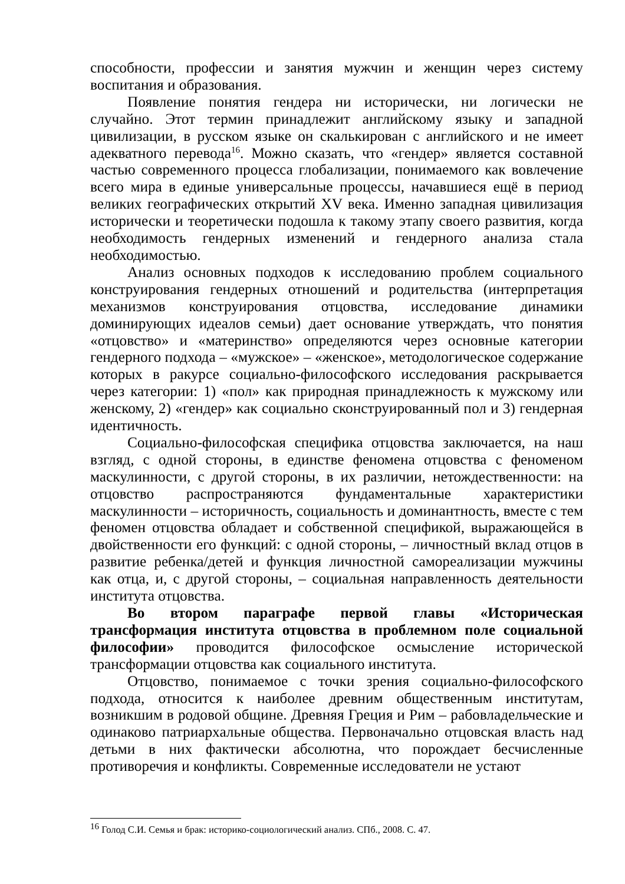способности, профессии и занятия мужчин и женщин через систему воспитания и образования.
Появление понятия гендера ни исторически, ни логически не случайно. Этот термин принадлежит английскому языку и западной цивилизации, в русском языке он скалькирован с английского и не имеет адекватного перевода<sup>16</sup>. Можно сказать, что «гендер» является составной частью современного процесса глобализации, понимаемого как вовлечение всего мира в единые универсальные процессы, начавшиеся ещё в период великих географических открытий XV века. Именно западная цивилизация исторически и теоретически подошла к такому этапу своего развития, когда необходимость гендерных изменений и гендерного анализа стала необходимостью.
Анализ основных подходов к исследованию проблем социального конструирования гендерных отношений и родительства (интерпретация механизмов конструирования отцовства, исследование динамики доминирующих идеалов семьи) дает основание утверждать, что понятия «отцовство» и «материнство» определяются через основные категории гендерного подхода – «мужское» – «женское», методологическое содержание которых в ракурсе социально-философского исследования раскрывается через категории: 1) «пол» как природная принадлежность к мужскому или женскому, 2) «гендер» как социально сконструированный пол и 3) гендерная идентичность.
Социально-философская специфика отцовства заключается, на наш взгляд, с одной стороны, в единстве феномена отцовства с феноменом маскулинности, с другой стороны, в их различии, нетождественности: на отцовство распространяются фундаментальные характеристики маскулинности – историчность, социальность и доминантность, вместе с тем феномен отцовства обладает и собственной спецификой, выражающейся в двойственности его функций: с одной стороны, – личностный вклад отцов в развитие ребенка/детей и функция личностной самореализации мужчины как отца, и, с другой стороны, – социальная направленность деятельности института отцовства.
Во втором параграфе первой главы «Историческая трансформация института отцовства в проблемном поле социальной философии» проводится философское осмысление исторической трансформации отцовства как социального института.
Отцовство, понимаемое с точки зрения социально-философского подхода, относится к наиболее древним общественным институтам, возникшим в родовой общине. Древняя Греция и Рим – рабовладельческие и одинаково патриархальные общества. Первоначально отцовская власть над детьми в них фактически абсолютна, что порождает бесчисленные противоречия и конфликты. Современные исследователи не устают
<sup>16</sup> Голод С.И. Семья и брак: историко-социологический анализ. СПб., 2008. С. 47.